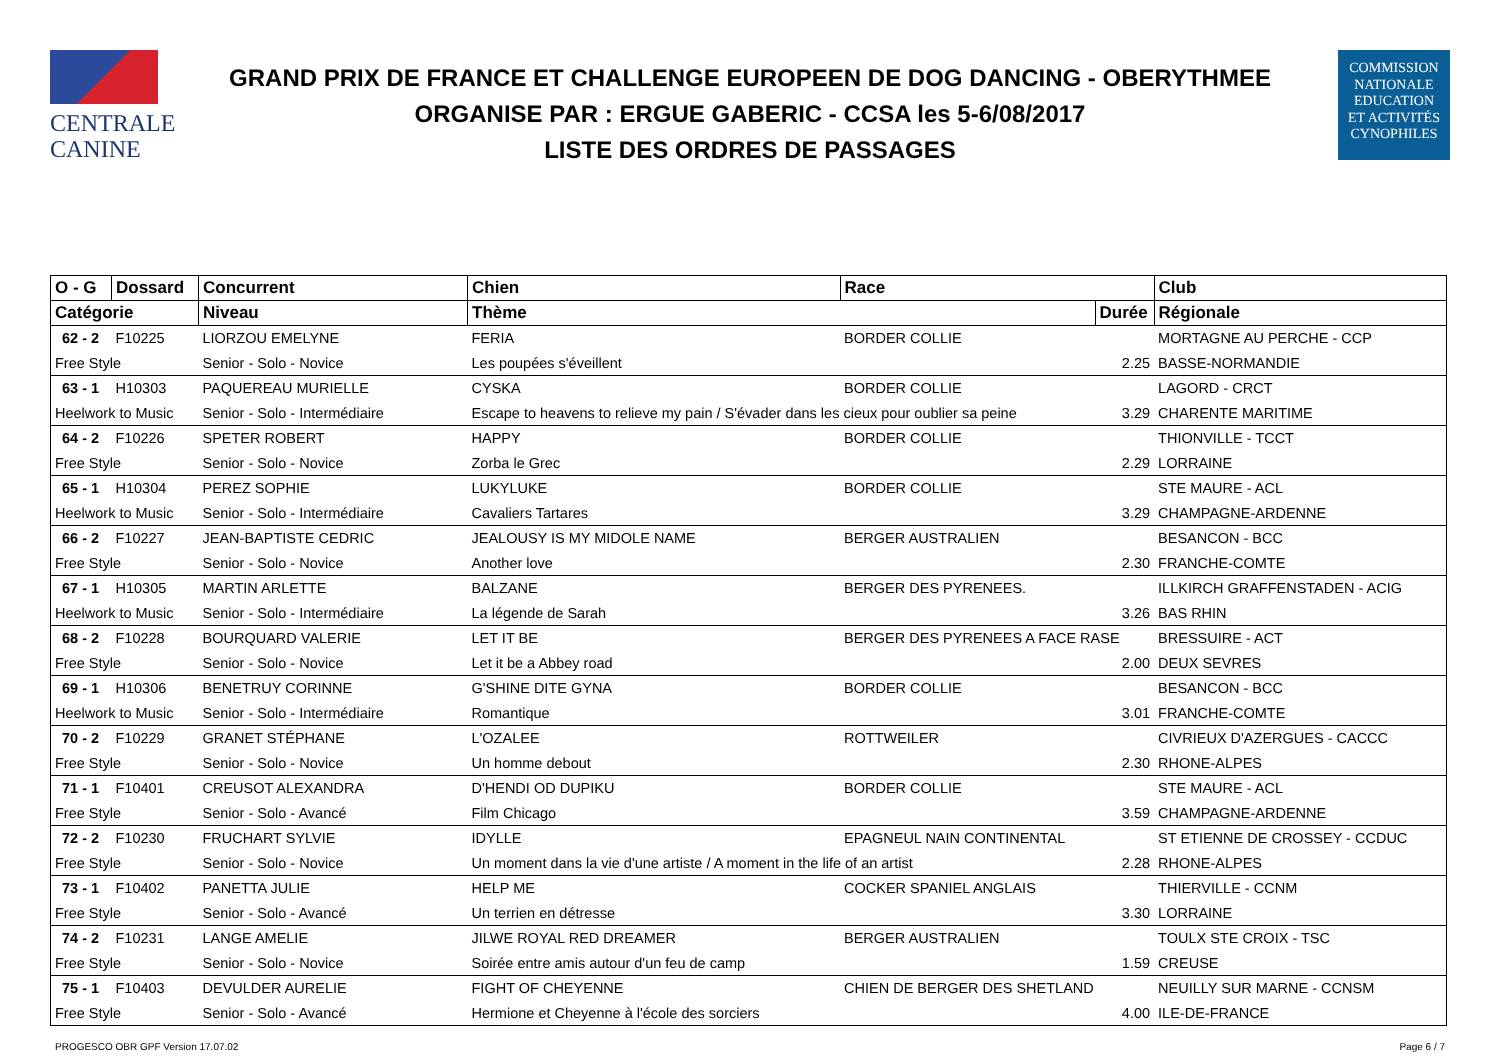CENTRALE
CANINE
GRAND PRIX DE FRANCE ET CHALLENGE EUROPEEN DE DOG DANCING - OBERYTHMEE
ORGANISE PAR : ERGUE GABERIC - CCSA les 5-6/08/2017
LISTE DES ORDRES DE PASSAGES
COMMISSION
NATIONALE
EDUCATION
ET ACTIVITÉS
CYNOPHILES
| O - G | Dossard | Concurrent | Chien | Race | | Club |
| --- | --- | --- | --- | --- | --- | --- |
| Catégorie | | Niveau | Thème | | Durée | Régionale |
| 62 - 2 | F10225 | LIORZOU EMELYNE | FERIA | BORDER COLLIE | | MORTAGNE AU PERCHE - CCP |
| Free Style | | Senior - Solo - Novice | Les poupées s'éveillent | | 2.25 | BASSE-NORMANDIE |
| 63 - 1 | H10303 | PAQUEREAU MURIELLE | CYSKA | BORDER COLLIE | | LAGORD - CRCT |
| Heelwork to Music | | Senior - Solo - Intermédiaire | Escape to heavens to relieve my pain / S'évader dans les cieux pour oublier sa peine | | 3.29 | CHARENTE MARITIME |
| 64 - 2 | F10226 | SPETER ROBERT | HAPPY | BORDER COLLIE | | THIONVILLE - TCCT |
| Free Style | | Senior - Solo - Novice | Zorba le Grec | | 2.29 | LORRAINE |
| 65 - 1 | H10304 | PEREZ SOPHIE | LUKYLUKE | BORDER COLLIE | | STE MAURE - ACL |
| Heelwork to Music | | Senior - Solo - Intermédiaire | Cavaliers Tartares | | 3.29 | CHAMPAGNE-ARDENNE |
| 66 - 2 | F10227 | JEAN-BAPTISTE CEDRIC | JEALOUSY IS MY MIDOLE NAME | BERGER AUSTRALIEN | | BESANCON - BCC |
| Free Style | | Senior - Solo - Novice | Another love | | 2.30 | FRANCHE-COMTE |
| 67 - 1 | H10305 | MARTIN ARLETTE | BALZANE | BERGER DES PYRENEES. | | ILLKIRCH GRAFFENSTADEN - ACIG |
| Heelwork to Music | | Senior - Solo - Intermédiaire | La légende de Sarah | | 3.26 | BAS RHIN |
| 68 - 2 | F10228 | BOURQUARD VALERIE | LET IT BE | BERGER DES PYRENEES A FACE RASE | | BRESSUIRE - ACT |
| Free Style | | Senior - Solo - Novice | Let it be a Abbey road | | 2.00 | DEUX SEVRES |
| 69 - 1 | H10306 | BENETRUY CORINNE | G'SHINE DITE GYNA | BORDER COLLIE | | BESANCON - BCC |
| Heelwork to Music | | Senior - Solo - Intermédiaire | Romantique | | 3.01 | FRANCHE-COMTE |
| 70 - 2 | F10229 | GRANET STÉPHANE | L'OZALEE | ROTTWEILER | | CIVRIEUX D'AZERGUES - CACCC |
| Free Style | | Senior - Solo - Novice | Un homme debout | | 2.30 | RHONE-ALPES |
| 71 - 1 | F10401 | CREUSOT ALEXANDRA | D'HENDI OD DUPIKU | BORDER COLLIE | | STE MAURE - ACL |
| Free Style | | Senior - Solo - Avancé | Film Chicago | | 3.59 | CHAMPAGNE-ARDENNE |
| 72 - 2 | F10230 | FRUCHART SYLVIE | IDYLLE | EPAGNEUL NAIN CONTINENTAL | | ST ETIENNE DE CROSSEY - CCDUC |
| Free Style | | Senior - Solo - Novice | Un moment dans la vie d'une artiste / A moment in the life of an artist | | 2.28 | RHONE-ALPES |
| 73 - 1 | F10402 | PANETTA JULIE | HELP ME | COCKER SPANIEL ANGLAIS | | THIERVILLE - CCNM |
| Free Style | | Senior - Solo - Avancé | Un terrien en détresse | | 3.30 | LORRAINE |
| 74 - 2 | F10231 | LANGE AMELIE | JILWE ROYAL RED DREAMER | BERGER AUSTRALIEN | | TOULX STE CROIX - TSC |
| Free Style | | Senior - Solo - Novice | Soirée entre amis autour d'un feu de camp | | 1.59 | CREUSE |
| 75 - 1 | F10403 | DEVULDER AURELIE | FIGHT OF CHEYENNE | CHIEN DE BERGER DES SHETLAND | | NEUILLY SUR MARNE - CCNSM |
| Free Style | | Senior - Solo - Avancé | Hermione et Cheyenne à l'école des sorciers | | 4.00 | ILE-DE-FRANCE |
PROGESCO OBR GPF Version 17.07.02 Page 6 / 7